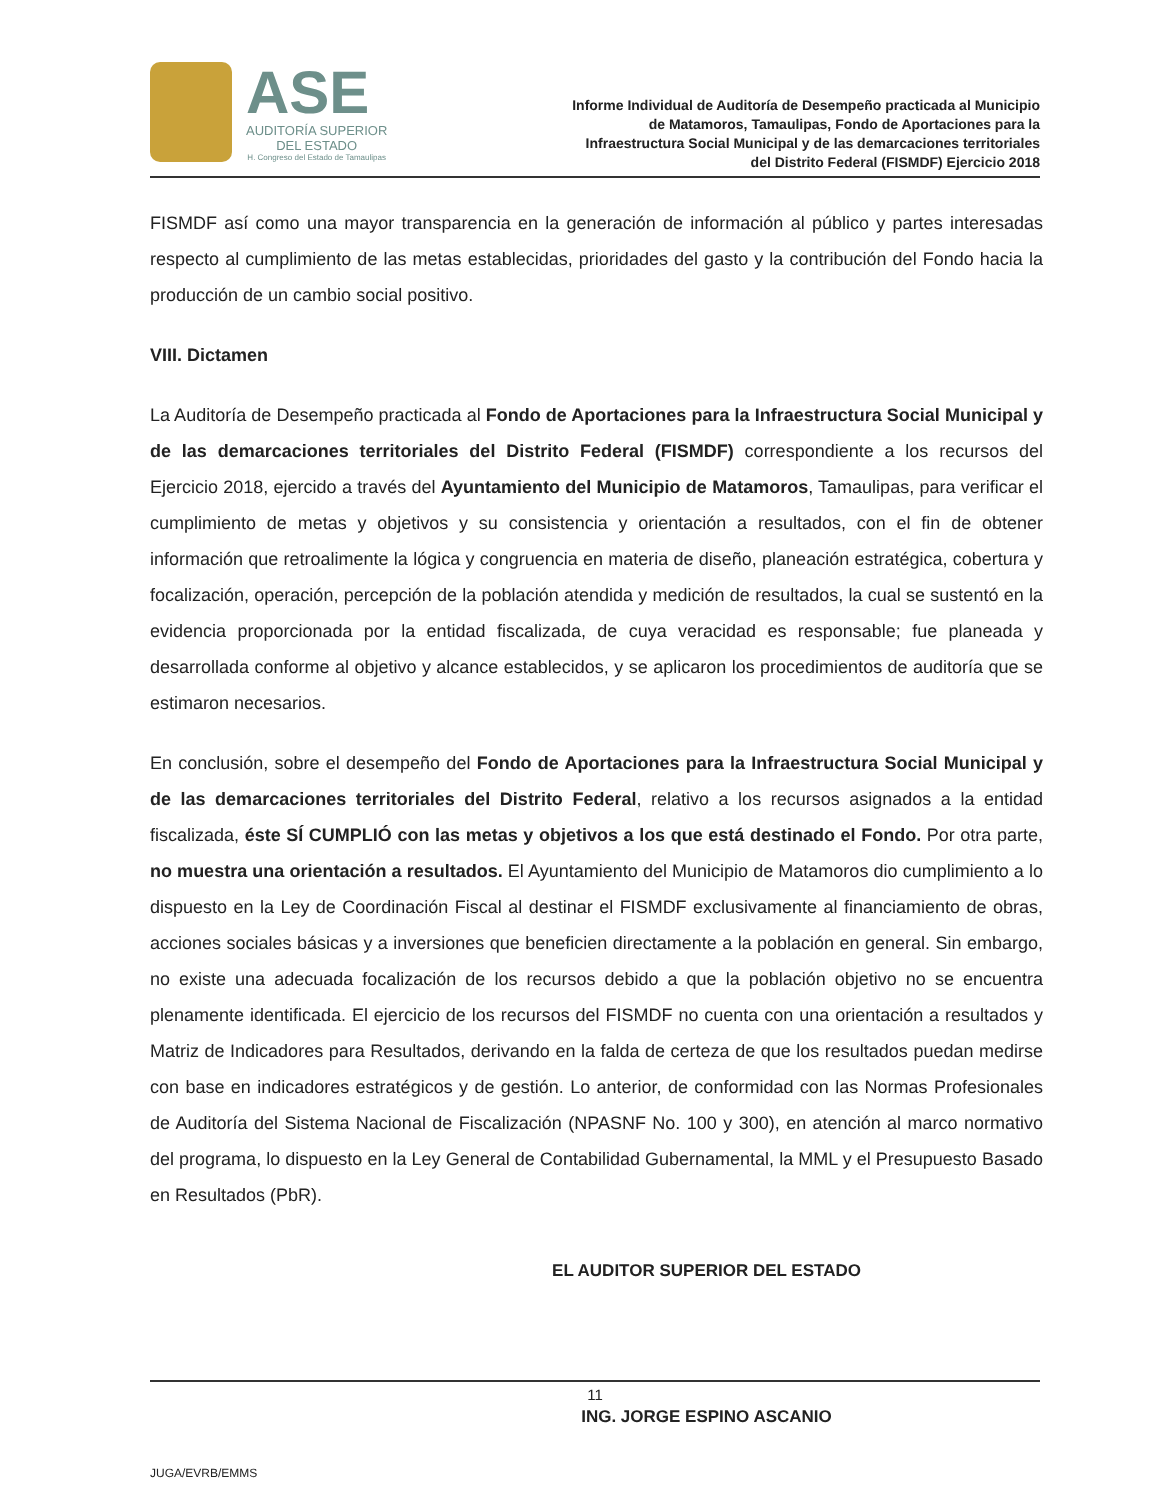ASE
AUDITORÍA SUPERIOR
DEL ESTADO
H. Congreso del Estado de Tamaulipas
Informe Individual de Auditoría de Desempeño practicada al Municipio
de Matamoros, Tamaulipas, Fondo de Aportaciones para la
Infraestructura Social Municipal y de las demarcaciones territoriales
del Distrito Federal (FISMDF) Ejercicio 2018
FISMDF así como una mayor transparencia en la generación de información al público y partes interesadas respecto al cumplimiento de las metas establecidas, prioridades del gasto y la contribución del Fondo hacia la producción de un cambio social positivo.
VIII. Dictamen
La Auditoría de Desempeño practicada al Fondo de Aportaciones para la Infraestructura Social Municipal y de las demarcaciones territoriales del Distrito Federal (FISMDF) correspondiente a los recursos del Ejercicio 2018, ejercido a través del Ayuntamiento del Municipio de Matamoros, Tamaulipas, para verificar el cumplimiento de metas y objetivos y su consistencia y orientación a resultados, con el fin de obtener información que retroalimente la lógica y congruencia en materia de diseño, planeación estratégica, cobertura y focalización, operación, percepción de la población atendida y medición de resultados, la cual se sustentó en la evidencia proporcionada por la entidad fiscalizada, de cuya veracidad es responsable; fue planeada y desarrollada conforme al objetivo y alcance establecidos, y se aplicaron los procedimientos de auditoría que se estimaron necesarios.
En conclusión, sobre el desempeño del Fondo de Aportaciones para la Infraestructura Social Municipal y de las demarcaciones territoriales del Distrito Federal, relativo a los recursos asignados a la entidad fiscalizada, éste SÍ CUMPLIÓ con las metas y objetivos a los que está destinado el Fondo. Por otra parte, no muestra una orientación a resultados. El Ayuntamiento del Municipio de Matamoros dio cumplimiento a lo dispuesto en la Ley de Coordinación Fiscal al destinar el FISMDF exclusivamente al financiamiento de obras, acciones sociales básicas y a inversiones que beneficien directamente a la población en general. Sin embargo, no existe una adecuada focalización de los recursos debido a que la población objetivo no se encuentra plenamente identificada. El ejercicio de los recursos del FISMDF no cuenta con una orientación a resultados y Matriz de Indicadores para Resultados, derivando en la falda de certeza de que los resultados puedan medirse con base en indicadores estratégicos y de gestión. Lo anterior, de conformidad con las Normas Profesionales de Auditoría del Sistema Nacional de Fiscalización (NPASNF No. 100 y 300), en atención al marco normativo del programa, lo dispuesto en la Ley General de Contabilidad Gubernamental, la MML y el Presupuesto Basado en Resultados (PbR).
EL AUDITOR SUPERIOR DEL ESTADO
ING. JORGE ESPINO ASCANIO
JUGA/EVRB/EMMS
11